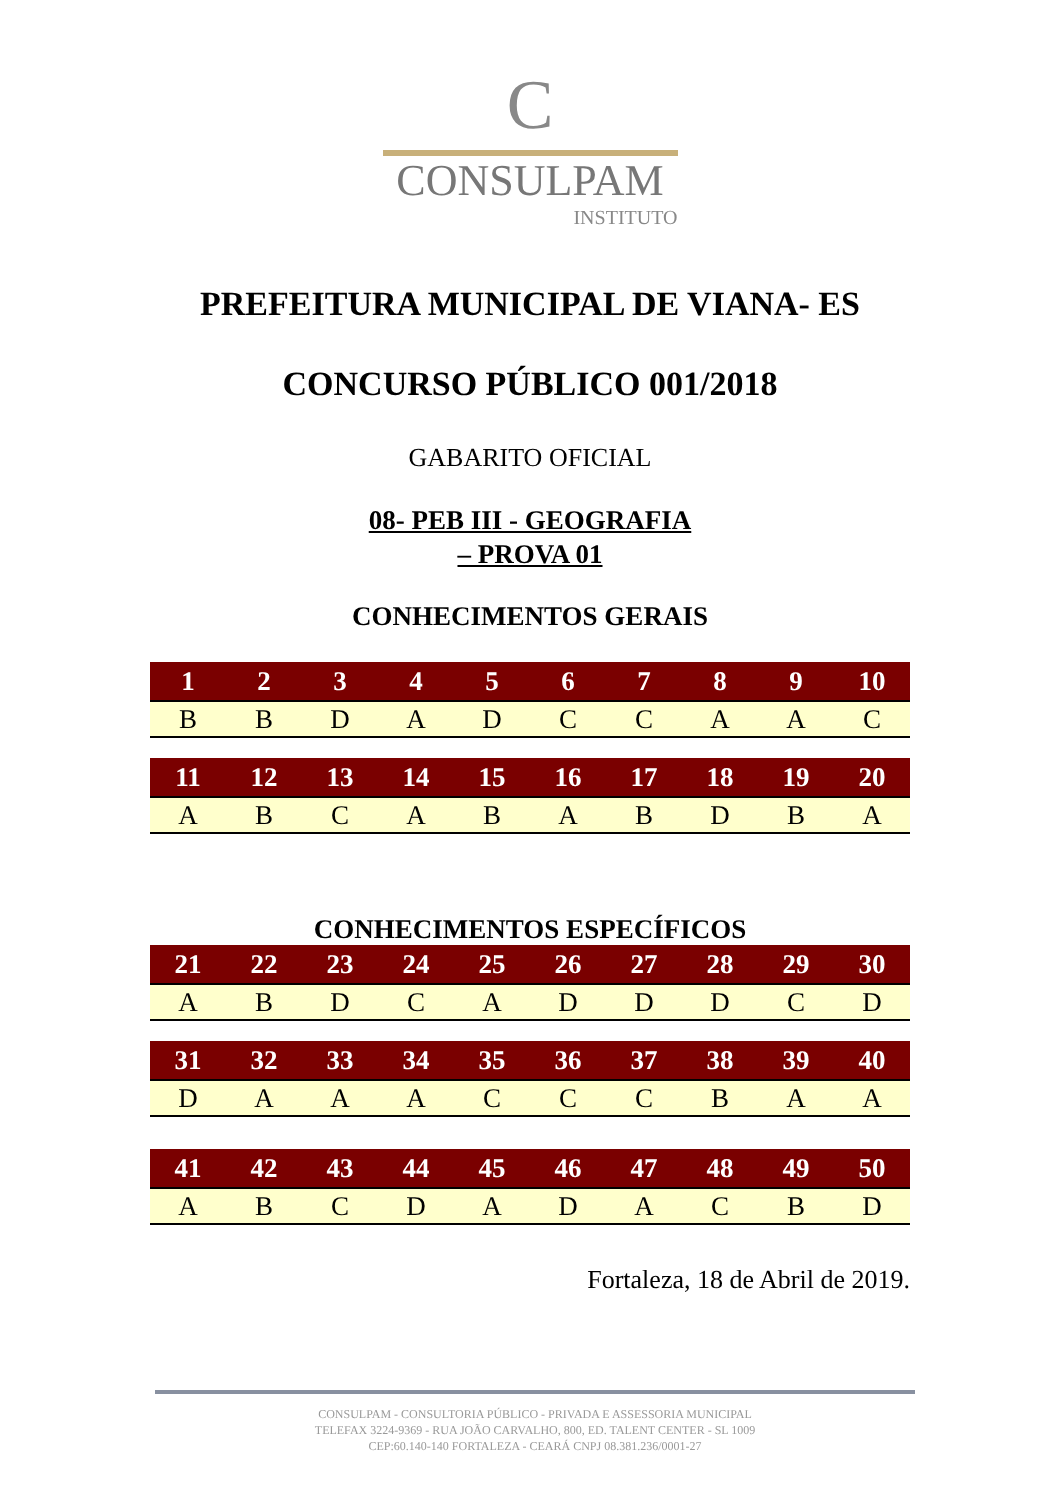C
CONSULPAM
INSTITUTO
PREFEITURA MUNICIPAL DE VIANA- ES
CONCURSO PÚBLICO 001/2018
GABARITO OFICIAL
08- PEB III - GEOGRAFIA
– PROVA 01
CONHECIMENTOS GERAIS
| 1 | 2 | 3 | 4 | 5 | 6 | 7 | 8 | 9 | 10 |
| --- | --- | --- | --- | --- | --- | --- | --- | --- | --- |
| B | B | D | A | D | C | C | A | A | C |
| 11 | 12 | 13 | 14 | 15 | 16 | 17 | 18 | 19 | 20 |
| --- | --- | --- | --- | --- | --- | --- | --- | --- | --- |
| A | B | C | A | B | A | B | D | B | A |
CONHECIMENTOS ESPECÍFICOS
| 21 | 22 | 23 | 24 | 25 | 26 | 27 | 28 | 29 | 30 |
| --- | --- | --- | --- | --- | --- | --- | --- | --- | --- |
| A | B | D | C | A | D | D | D | C | D |
| 31 | 32 | 33 | 34 | 35 | 36 | 37 | 38 | 39 | 40 |
| --- | --- | --- | --- | --- | --- | --- | --- | --- | --- |
| D | A | A | A | C | C | C | B | A | A |
| 41 | 42 | 43 | 44 | 45 | 46 | 47 | 48 | 49 | 50 |
| --- | --- | --- | --- | --- | --- | --- | --- | --- | --- |
| A | B | C | D | A | D | A | C | B | D |
Fortaleza, 18 de Abril de 2019.
CONSULPAM - CONSULTORIA PÚBLICO - PRIVADA E ASSESSORIA MUNICIPAL
TELEFAX 3224-9369 - RUA JOÃO CARVALHO, 800, ED. TALENT CENTER - SL 1009
CEP:60.140-140 FORTALEZA - CEARÁ CNPJ 08.381.236/0001-27